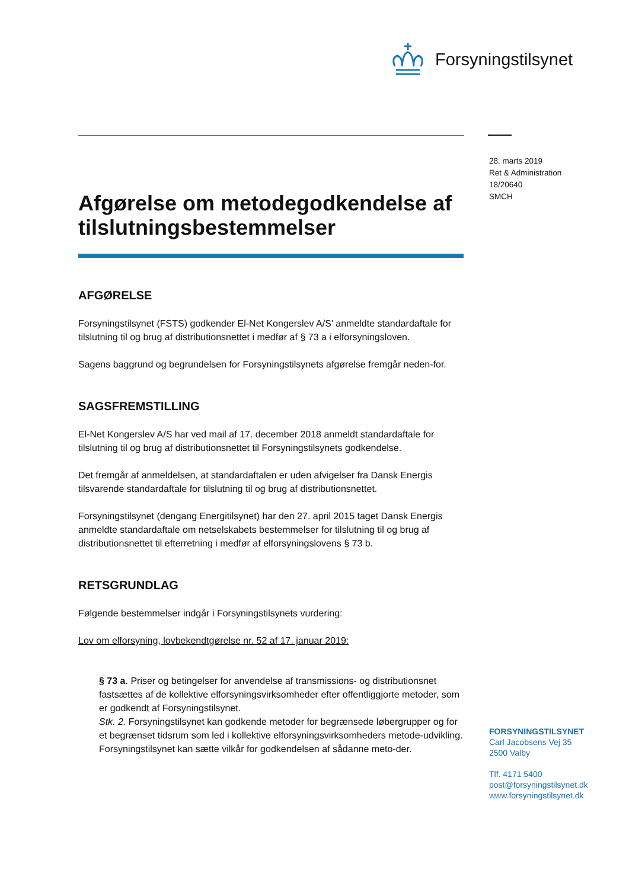Forsyningstilsynet
28. marts 2019
Ret & Administration
18/20640
SMCH
Afgørelse om metodegodkendelse af tilslutningsbestemmelser
AFGØRELSE
Forsyningstilsynet (FSTS) godkender El-Net Kongerslev A/S’ anmeldte standardaftale for tilslutning til og brug af distributionsnettet i medfør af § 73 a i elforsyningsloven.
Sagens baggrund og begrundelsen for Forsyningstilsynets afgørelse fremgår neden-for.
SAGSFREMSTILLING
El-Net Kongerslev A/S har ved mail af 17. december 2018 anmeldt standardaftale for tilslutning til og brug af distributionsnettet til Forsyningstilsynets godkendelse.
Det fremgår af anmeldelsen, at standardaftalen er uden afvigelser fra Dansk Energis tilsvarende standardaftale for tilslutning til og brug af distributionsnettet.
Forsyningstilsynet (dengang Energitilsynet) har den 27. april 2015 taget Dansk Energis anmeldte standardaftale om netselskabets bestemmelser for tilslutning til og brug af distributionsnettet til efterretning i medfør af elforsyningslovens § 73 b.
RETSGRUNDLAG
Følgende bestemmelser indgår i Forsyningstilsynets vurdering:
Lov om elforsyning, lovbekendtgørelse nr. 52 af 17. januar 2019:
§ 73 a. Priser og betingelser for anvendelse af transmissions- og distributionsnet fastsættes af de kollektive elforsyningsvirksomheder efter offentliggjorte metoder, som er godkendt af Forsyningstilsynet.
Stk. 2. Forsyningstilsynet kan godkende metoder for begrænsede løbergrupper og for et begrænset tidsrum som led i kollektive elforsyningsvirksomheders metode-udvikling. Forsyningstilsynet kan sætte vilkår for godkendelsen af sådanne meto-der.
FORSYNINGSTILSYNET
Carl Jacobsens Vej 35
2500 Valby
Tlf. 4171 5400
post@forsyningstilsynet.dk
www.forsyningstilsynet.dk